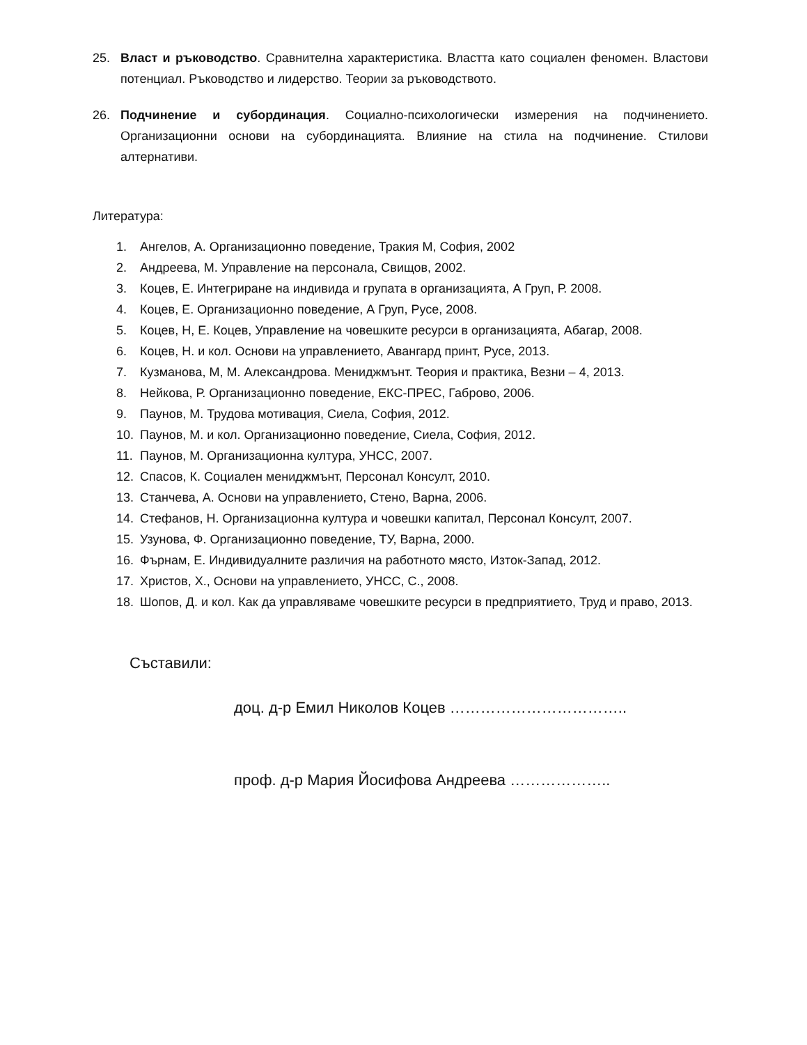25. Власт и ръководство. Сравнителна характеристика. Властта като социален феномен. Властови потенциал. Ръководство и лидерство. Теории за ръководството.
26. Подчинение и субординация. Социално-психологически измерения на подчинението. Организационни основи на субординацията. Влияние на стила на подчинение. Стилови алтернативи.
Литература:
1. Ангелов, А. Организационно поведение, Тракия М, София, 2002
2. Андреева, М. Управление на персонала, Свищов, 2002.
3. Коцев, Е. Интегриране на индивида и групата в организацията, А Груп, Р. 2008.
4. Коцев, Е. Организационно поведение, А Груп, Русе, 2008.
5. Коцев, Н, Е. Коцев, Управление на човешките ресурси в организацията, Абагар, 2008.
6. Коцев, Н. и кол. Основи на управлението, Авангард принт, Русе, 2013.
7. Кузманова, М, М. Александрова. Мениджмънт. Теория и практика, Везни – 4, 2013.
8. Нейкова, Р. Организационно поведение, ЕКС-ПРЕС, Габрово, 2006.
9. Паунов, М. Трудова мотивация, Сиела, София, 2012.
10. Паунов, М. и кол. Организационно поведение, Сиела, София, 2012.
11. Паунов, М. Организационна култура, УНСС, 2007.
12. Спасов, К. Социален мениджмънт, Персонал Консулт, 2010.
13. Станчева, А. Основи на управлението, Стено, Варна, 2006.
14. Стефанов, Н. Организационна култура и човешки капитал, Персонал Консулт, 2007.
15. Узунова, Ф. Организационно поведение, ТУ, Варна, 2000.
16. Фърнам, Е. Индивидуалните различия на работното място, Изток-Запад, 2012.
17. Христов, Х., Основи на управлението, УНСС, С., 2008.
18. Шопов, Д. и кол. Как да управляваме човешките ресурси в предприятието, Труд и право, 2013.
Съставили:
доц. д-р Емил Николов Коцев ……………………………..
проф. д-р Мария Йосифова Андреева ………………..